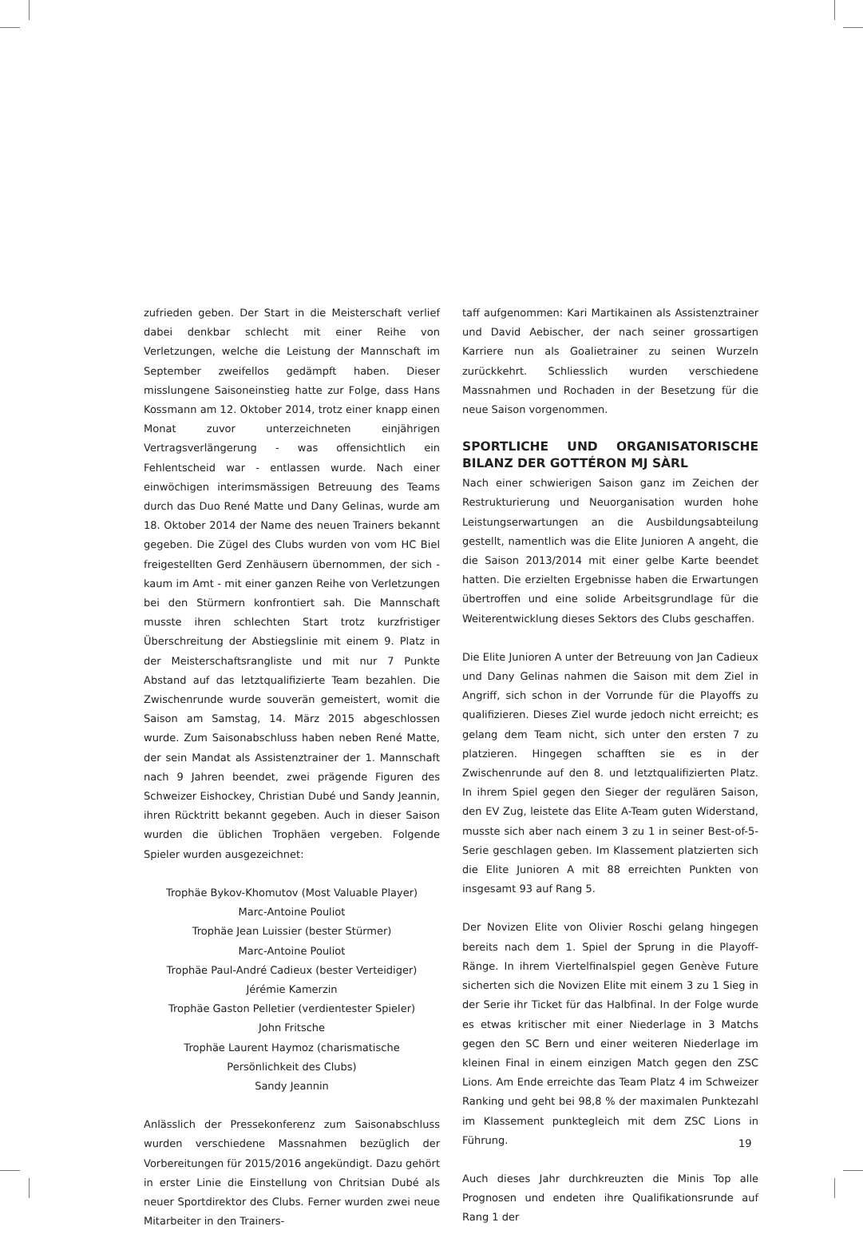zufrieden geben. Der Start in die Meisterschaft verlief dabei denkbar schlecht mit einer Reihe von Verletzungen, welche die Leistung der Mannschaft im September zweifellos gedämpft haben. Dieser misslungene Saisoneinstieg hatte zur Folge, dass Hans Kossmann am 12. Oktober 2014, trotz einer knapp einen Monat zuvor unterzeichneten einjährigen Vertragsverlängerung - was offensichtlich ein Fehlentscheid war - entlassen wurde. Nach einer einwöchigen interimsmässigen Betreuung des Teams durch das Duo René Matte und Dany Gelinas, wurde am 18. Oktober 2014 der Name des neuen Trainers bekannt gegeben. Die Zügel des Clubs wurden von vom HC Biel freigestellten Gerd Zenhäusern übernommen, der sich - kaum im Amt - mit einer ganzen Reihe von Verletzungen bei den Stürmern konfrontiert sah. Die Mannschaft musste ihren schlechten Start trotz kurzfristiger Überschreitung der Abstiegslinie mit einem 9. Platz in der Meisterschaftsrangliste und mit nur 7 Punkte Abstand auf das letztqualifizierte Team bezahlen. Die Zwischenrunde wurde souverän gemeistert, womit die Saison am Samstag, 14. März 2015 abgeschlossen wurde. Zum Saisonabschluss haben neben René Matte, der sein Mandat als Assistenztrainer der 1. Mannschaft nach 9 Jahren beendet, zwei prägende Figuren des Schweizer Eishockey, Christian Dubé und Sandy Jeannin, ihren Rücktritt bekannt gegeben. Auch in dieser Saison wurden die üblichen Trophäen vergeben. Folgende Spieler wurden ausgezeichnet:
Trophäe Bykov-Khomutov (Most Valuable Player)
Marc-Antoine Pouliot
Trophäe Jean Luissier (bester Stürmer)
Marc-Antoine Pouliot
Trophäe Paul-André Cadieux (bester Verteidiger)
Jérémie Kamerzin
Trophäe Gaston Pelletier (verdientester Spieler)
John Fritsche
Trophäe Laurent Haymoz (charismatische
Persönlichkeit des Clubs)
Sandy Jeannin
Anlässlich der Pressekonferenz zum Saisonabschluss wurden verschiedene Massnahmen bezüglich der Vorbereitungen für 2015/2016 angekündigt. Dazu gehört in erster Linie die Einstellung von Chritsian Dubé als neuer Sportdirektor des Clubs. Ferner wurden zwei neue Mitarbeiter in den Trainers-
taff aufgenommen: Kari Martikainen als Assistenztrainer und David Aebischer, der nach seiner grossartigen Karriere nun als Goalietrainer zu seinen Wurzeln zurückkehrt. Schliesslich wurden verschiedene Massnahmen und Rochaden in der Besetzung für die neue Saison vorgenommen.
SPORTLICHE UND ORGANISATORISCHE BILANZ DER GOTTÉRON MJ SÀRL
Nach einer schwierigen Saison ganz im Zeichen der Restrukturierung und Neuorganisation wurden hohe Leistungserwartungen an die Ausbildungsabteilung gestellt, namentlich was die Elite Junioren A angeht, die die Saison 2013/2014 mit einer gelbe Karte beendet hatten. Die erzielten Ergebnisse haben die Erwartungen übertroffen und eine solide Arbeitsgrundlage für die Weiterentwicklung dieses Sektors des Clubs geschaffen.
Die Elite Junioren A unter der Betreuung von Jan Cadieux und Dany Gelinas nahmen die Saison mit dem Ziel in Angriff, sich schon in der Vorrunde für die Playoffs zu qualifizieren. Dieses Ziel wurde jedoch nicht erreicht; es gelang dem Team nicht, sich unter den ersten 7 zu platzieren. Hingegen schafften sie es in der Zwischenrunde auf den 8. und letztqualifizierten Platz. In ihrem Spiel gegen den Sieger der regulären Saison, den EV Zug, leistete das Elite A-Team guten Widerstand, musste sich aber nach einem 3 zu 1 in seiner Best-of-5-Serie geschlagen geben. Im Klassement platzierten sich die Elite Junioren A mit 88 erreichten Punkten von insgesamt 93 auf Rang 5.
Der Novizen Elite von Olivier Roschi gelang hingegen bereits nach dem 1. Spiel der Sprung in die Playoff-Ränge. In ihrem Viertelfinalspiel gegen Genève Future sicherten sich die Novizen Elite mit einem 3 zu 1 Sieg in der Serie ihr Ticket für das Halbfinal. In der Folge wurde es etwas kritischer mit einer Niederlage in 3 Matchs gegen den SC Bern und einer weiteren Niederlage im kleinen Final in einem einzigen Match gegen den ZSC Lions. Am Ende erreichte das Team Platz 4 im Schweizer Ranking und geht bei 98,8 % der maximalen Punktezahl im Klassement punktegleich mit dem ZSC Lions in Führung.
Auch dieses Jahr durchkreuzten die Minis Top alle Prognosen und endeten ihre Qualifikationsrunde auf Rang 1 der
19